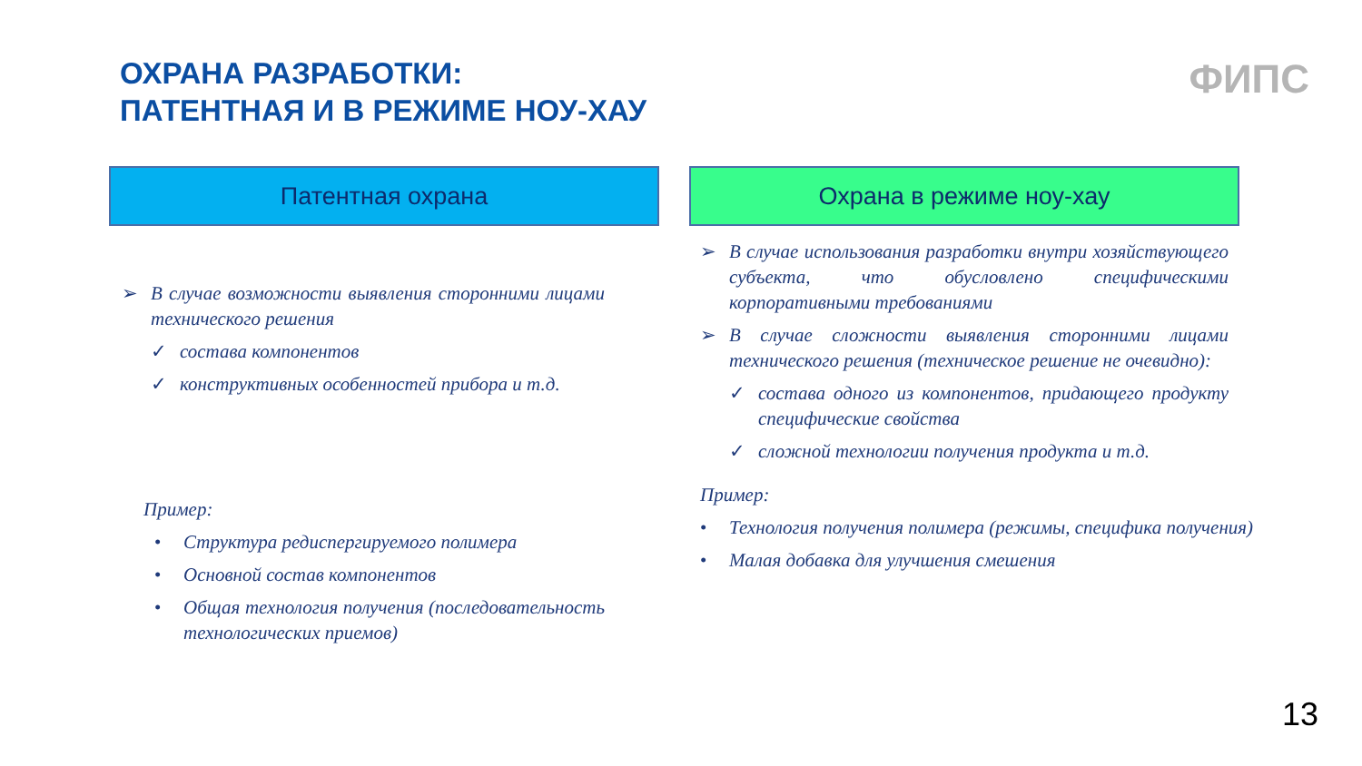ОХРАНА РАЗРАБОТКИ:
ПАТЕНТНАЯ И В РЕЖИМЕ НОУ-ХАУ
ФИПС
Патентная охрана
➢ В случае возможности выявления сторонними лицами технического решения
✓ состава компонентов
✓ конструктивных особенностей прибора и т.д.
Пример:
• Структура редиспергируемого полимера
• Основной состав компонентов
• Общая технология получения (последовательность технологических приемов)
Охрана в режиме ноу-хау
➢ В случае использования разработки внутри хозяйствующего субъекта, что обусловлено специфическими корпоративными требованиями
➢ В случае сложности выявления сторонними лицами технического решения (техническое решение не очевидно):
✓ состава одного из компонентов, придающего продукту специфические свойства
✓ сложной технологии получения продукта и т.д.
Пример:
• Технология получения полимера (режимы, специфика получения)
• Малая добавка для улучшения смешения
13